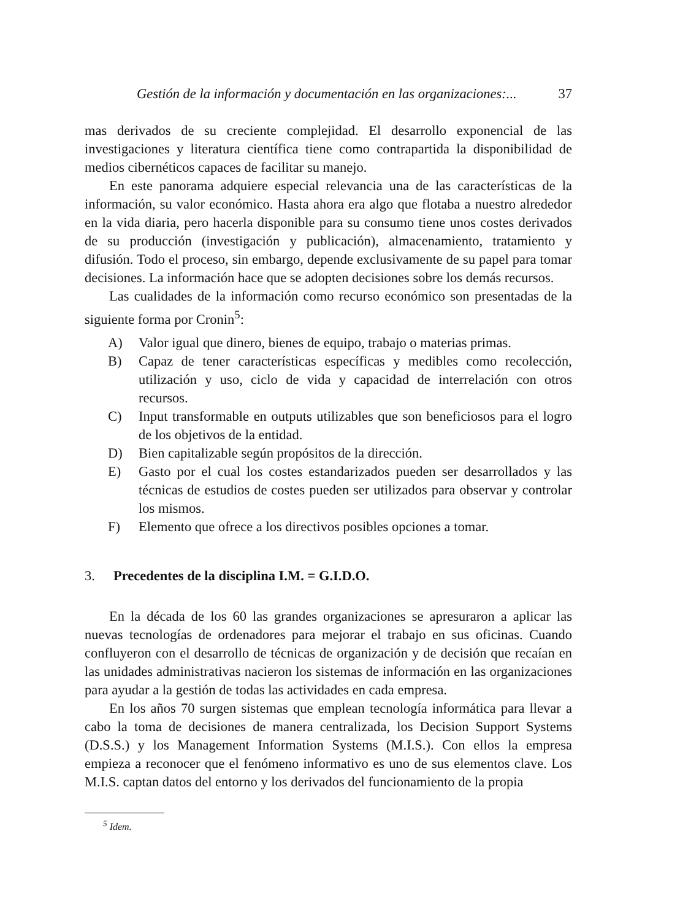Gestión de la información y documentación en las organizaciones:... 37
mas derivados de su creciente complejidad. El desarrollo exponencial de las investigaciones y literatura científica tiene como contrapartida la disponibilidad de medios cibernéticos capaces de facilitar su manejo.
En este panorama adquiere especial relevancia una de las características de la información, su valor económico. Hasta ahora era algo que flotaba a nuestro alrededor en la vida diaria, pero hacerla disponible para su consumo tiene unos costes derivados de su producción (investigación y publicación), almacenamiento, tratamiento y difusión. Todo el proceso, sin embargo, depende exclusivamente de su papel para tomar decisiones. La información hace que se adopten decisiones sobre los demás recursos.
Las cualidades de la información como recurso económico son presentadas de la siguiente forma por Cronin<sup>5</sup>:
A) Valor igual que dinero, bienes de equipo, trabajo o materias primas.
B) Capaz de tener características específicas y medibles como recolección, utilización y uso, ciclo de vida y capacidad de interrelación con otros recursos.
C) Input transformable en outputs utilizables que son beneficiosos para el logro de los objetivos de la entidad.
D) Bien capitalizable según propósitos de la dirección.
E) Gasto por el cual los costes estandarizados pueden ser desarrollados y las técnicas de estudios de costes pueden ser utilizados para observar y controlar los mismos.
F) Elemento que ofrece a los directivos posibles opciones a tomar.
3. Precedentes de la disciplina I.M. = G.I.D.O.
En la década de los 60 las grandes organizaciones se apresuraron a aplicar las nuevas tecnologías de ordenadores para mejorar el trabajo en sus oficinas. Cuando confluyeron con el desarrollo de técnicas de organización y de decisión que recaían en las unidades administrativas nacieron los sistemas de información en las organizaciones para ayudar a la gestión de todas las actividades en cada empresa.
En los años 70 surgen sistemas que emplean tecnología informática para llevar a cabo la toma de decisiones de manera centralizada, los Decision Support Systems (D.S.S.) y los Management Information Systems (M.I.S.). Con ellos la empresa empieza a reconocer que el fenómeno informativo es uno de sus elementos clave. Los M.I.S. captan datos del entorno y los derivados del funcionamiento de la propia
<sup>5</sup> Idem.